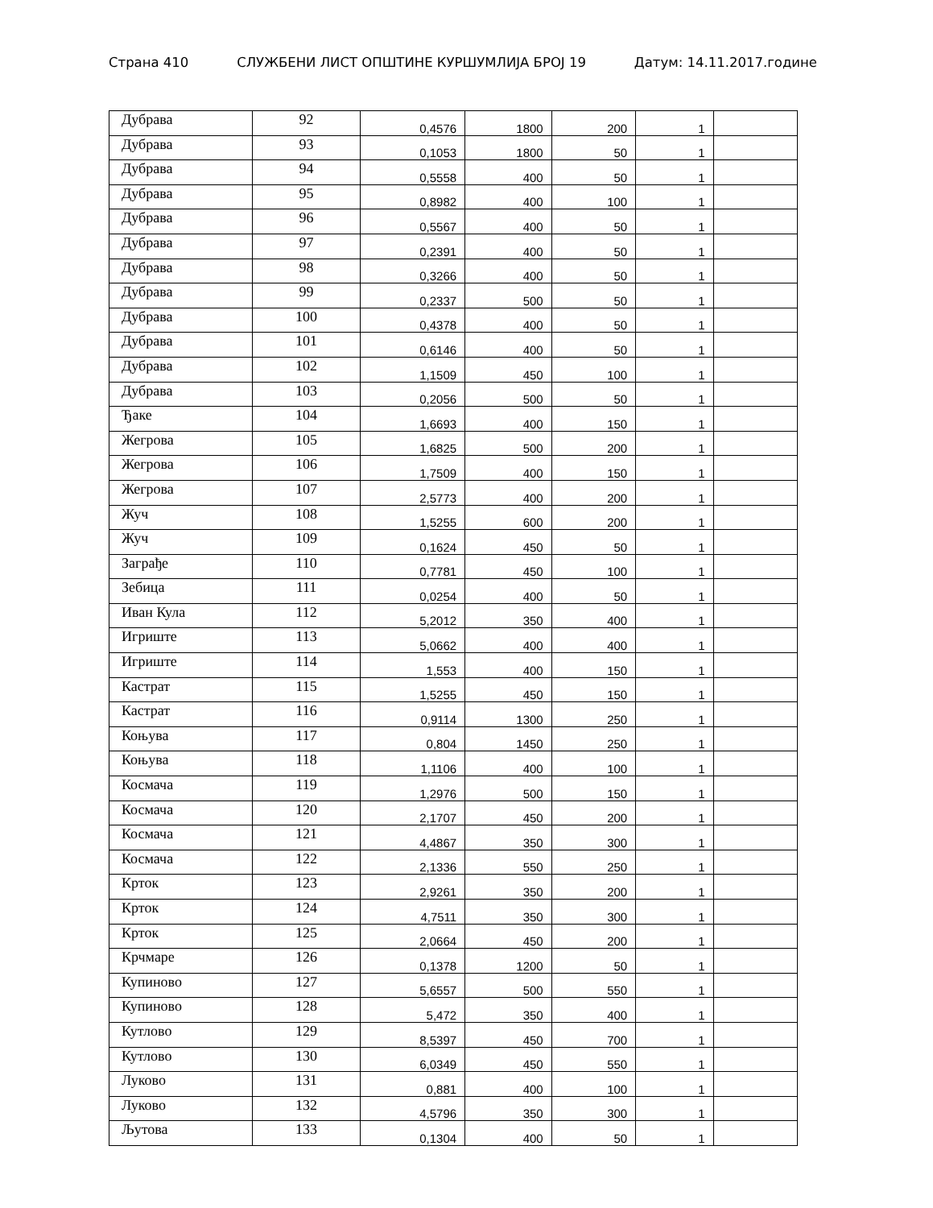Страна 410 СЛУЖБЕНИ ЛИСТ ОПШТИНЕ КУРШУМЛИЈА БРОЈ 19 Датум: 14.11.2017.године
| Дубрава | 92 | 0,4576 | 1800 | 200 | 1 | |
| Дубрава | 93 | 0,1053 | 1800 | 50 | 1 | |
| Дубрава | 94 | 0,5558 | 400 | 50 | 1 | |
| Дубрава | 95 | 0,8982 | 400 | 100 | 1 | |
| Дубрава | 96 | 0,5567 | 400 | 50 | 1 | |
| Дубрава | 97 | 0,2391 | 400 | 50 | 1 | |
| Дубрава | 98 | 0,3266 | 400 | 50 | 1 | |
| Дубрава | 99 | 0,2337 | 500 | 50 | 1 | |
| Дубрава | 100 | 0,4378 | 400 | 50 | 1 | |
| Дубрава | 101 | 0,6146 | 400 | 50 | 1 | |
| Дубрава | 102 | 1,1509 | 450 | 100 | 1 | |
| Дубрава | 103 | 0,2056 | 500 | 50 | 1 | |
| Ђаке | 104 | 1,6693 | 400 | 150 | 1 | |
| Жегрова | 105 | 1,6825 | 500 | 200 | 1 | |
| Жегрова | 106 | 1,7509 | 400 | 150 | 1 | |
| Жегрова | 107 | 2,5773 | 400 | 200 | 1 | |
| Жуч | 108 | 1,5255 | 600 | 200 | 1 | |
| Жуч | 109 | 0,1624 | 450 | 50 | 1 | |
| Заграђе | 110 | 0,7781 | 450 | 100 | 1 | |
| Зебица | 111 | 0,0254 | 400 | 50 | 1 | |
| Иван Кула | 112 | 5,2012 | 350 | 400 | 1 | |
| Игриште | 113 | 5,0662 | 400 | 400 | 1 | |
| Игриште | 114 | 1,553 | 400 | 150 | 1 | |
| Кастрат | 115 | 1,5255 | 450 | 150 | 1 | |
| Кастрат | 116 | 0,9114 | 1300 | 250 | 1 | |
| Коњува | 117 | 0,804 | 1450 | 250 | 1 | |
| Коњува | 118 | 1,1106 | 400 | 100 | 1 | |
| Космача | 119 | 1,2976 | 500 | 150 | 1 | |
| Космача | 120 | 2,1707 | 450 | 200 | 1 | |
| Космача | 121 | 4,4867 | 350 | 300 | 1 | |
| Космача | 122 | 2,1336 | 550 | 250 | 1 | |
| Крток | 123 | 2,9261 | 350 | 200 | 1 | |
| Крток | 124 | 4,7511 | 350 | 300 | 1 | |
| Крток | 125 | 2,0664 | 450 | 200 | 1 | |
| Крчмаре | 126 | 0,1378 | 1200 | 50 | 1 | |
| Купиново | 127 | 5,6557 | 500 | 550 | 1 | |
| Купиново | 128 | 5,472 | 350 | 400 | 1 | |
| Кутлово | 129 | 8,5397 | 450 | 700 | 1 | |
| Кутлово | 130 | 6,0349 | 450 | 550 | 1 | |
| Луково | 131 | 0,881 | 400 | 100 | 1 | |
| Луково | 132 | 4,5796 | 350 | 300 | 1 | |
| Љутова | 133 | 0,1304 | 400 | 50 | 1 | |